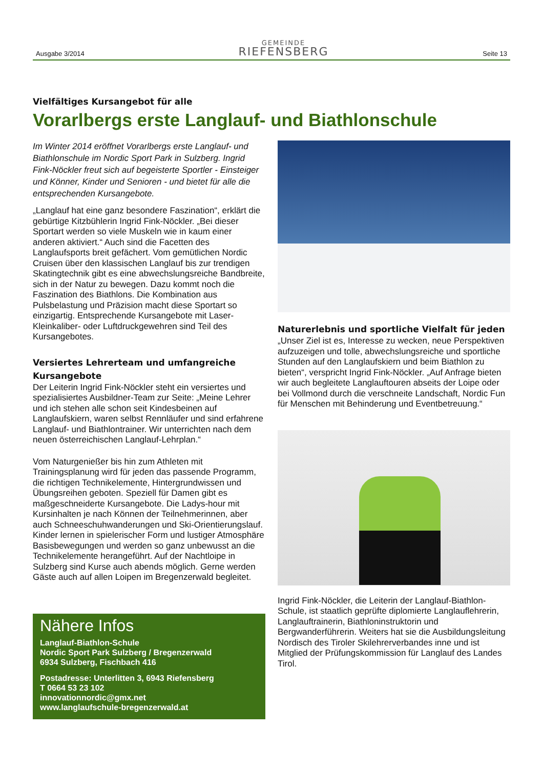Ausgabe 3/2014
GEMEINDE
RIEFENSBERG
Seite 13
Vielfältiges Kursangebot für alle
Vorarlbergs erste Langlauf- und Biathlonschule
Im Winter 2014 eröffnet Vorarlbergs erste Langlauf- und Biathlonschule im Nordic Sport Park in Sulzberg. Ingrid Fink-Nöckler freut sich auf begeisterte Sportler - Einsteiger und Könner, Kinder und Senioren - und bietet für alle die entsprechenden Kursangebote.
„Langlauf hat eine ganz besondere Faszination“, erklärt die gebürtige Kitzbühlerin Ingrid Fink-Nöckler. „Bei dieser Sportart werden so viele Muskeln wie in kaum einer anderen aktiviert.“ Auch sind die Facetten des Langlaufsports breit gefächert. Vom gemütlichen Nordic Cruisen über den klassischen Langlauf bis zur trendigen Skatingtechnik gibt es eine abwechslungsreiche Bandbreite, sich in der Natur zu bewegen. Dazu kommt noch die Faszination des Biathlons. Die Kombination aus Pulsbelastung und Präzision macht diese Sportart so einzigartig. Entsprechende Kursangebote mit Laser-Kleinkaliber- oder Luftdruckgewehren sind Teil des Kursangebotes.
Versiertes Lehrerteam und umfangreiche Kursangebote
Der Leiterin Ingrid Fink-Nöckler steht ein versiertes und spezialisiertes Ausbildner-Team zur Seite: „Meine Lehrer und ich stehen alle schon seit Kindesbeinen auf Langlaufskiern, waren selbst Rennläufer und sind erfahrene Langlauf- und Biathlontrainer. Wir unterrichten nach dem neuen österreichischen Langlauf-Lehrplan.“
Vom Naturgenießer bis hin zum Athleten mit Trainingsplanung wird für jeden das passende Programm, die richtigen Technikelemente, Hintergrundwissen und Übungsreihen geboten. Speziell für Damen gibt es maßgeschneiderte Kursangebote. Die Ladys-hour mit Kursinhalten je nach Können der Teilnehmerinnen, aber auch Schneeschuhwanderungen und Ski-Orientierungslauf. Kinder lernen in spielerischer Form und lustiger Atmosphäre Basisbewegungen und werden so ganz unbewusst an die Technikelemente herangeführt. Auf der Nachtloipe in Sulzberg sind Kurse auch abends möglich. Gerne werden Gäste auch auf allen Loipen im Bregenzerwald begleitet.
Nähere Infos
Langlauf-Biathlon-Schule
Nordic Sport Park Sulzberg / Bregenzerwald
6934 Sulzberg, Fischbach 416
Postadresse: Unterlitten 3, 6943 Riefensberg
T 0664 53 23 102
innovationnordic@gmx.net
www.langlaufschule-bregenzerwald.at
Naturerlebnis und sportliche Vielfalt für jeden
„Unser Ziel ist es, Interesse zu wecken, neue Perspektiven aufzuzeigen und tolle, abwechslungsreiche und sportliche Stunden auf den Langlaufskiern und beim Biathlon zu bieten“, verspricht Ingrid Fink-Nöckler. „Auf Anfrage bieten wir auch begleitete Langlauftouren abseits der Loipe oder bei Vollmond durch die verschneite Landschaft, Nordic Fun für Menschen mit Behinderung und Eventbetreuung.“
Ingrid Fink-Nöckler, die Leiterin der Langlauf-Biathlon-Schule, ist staatlich geprüfte diplomierte Langlauflehrerin, Langlauftrainerin, Biathloninstruktorin und Bergwanderführerin. Weiters hat sie die Ausbildungsleitung Nordisch des Tiroler Skilehrerverbandes inne und ist Mitglied der Prüfungskommission für Langlauf des Landes Tirol.